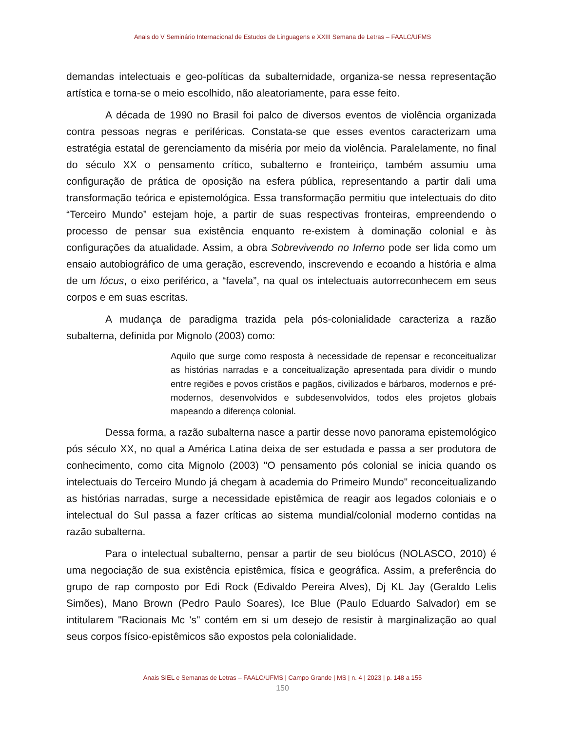Anais do V Seminário Internacional de Estudos de Linguagens e XXIII Semana de Letras – FAALC/UFMS
demandas intelectuais e geo-políticas da subalternidade, organiza-se nessa representação artística e torna-se o meio escolhido, não aleatoriamente, para esse feito.
A década de 1990 no Brasil foi palco de diversos eventos de violência organizada contra pessoas negras e periféricas. Constata-se que esses eventos caracterizam uma estratégia estatal de gerenciamento da miséria por meio da violência. Paralelamente, no final do século XX o pensamento crítico, subalterno e fronteiriço, também assumiu uma configuração de prática de oposição na esfera pública, representando a partir dali uma transformação teórica e epistemológica. Essa transformação permitiu que intelectuais do dito “Terceiro Mundo” estejam hoje, a partir de suas respectivas fronteiras, empreendendo o processo de pensar sua existência enquanto re-existem à dominação colonial e às configurações da atualidade. Assim, a obra Sobrevivendo no Inferno pode ser lida como um ensaio autobiográfico de uma geração, escrevendo, inscrevendo e ecoando a história e alma de um lócus, o eixo periférico, a “favela”, na qual os intelectuais autorreconhecem em seus corpos e em suas escritas.
A mudança de paradigma trazida pela pós-colonialidade caracteriza a razão subalterna, definida por Mignolo (2003) como:
Aquilo que surge como resposta à necessidade de repensar e reconceitualizar as histórias narradas e a conceitualização apresentada para dividir o mundo entre regiões e povos cristãos e pagãos, civilizados e bárbaros, modernos e pré-modernos, desenvolvidos e subdesenvolvidos, todos eles projetos globais mapeando a diferença colonial.
Dessa forma, a razão subalterna nasce a partir desse novo panorama epistemológico pós século XX, no qual a América Latina deixa de ser estudada e passa a ser produtora de conhecimento, como cita Mignolo (2003) "O pensamento pós colonial se inicia quando os intelectuais do Terceiro Mundo já chegam à academia do Primeiro Mundo" reconceitualizando as histórias narradas, surge a necessidade epistêmica de reagir aos legados coloniais e o intelectual do Sul passa a fazer críticas ao sistema mundial/colonial moderno contidas na razão subalterna.
Para o intelectual subalterno, pensar a partir de seu biolócus (NOLASCO, 2010) é uma negociação de sua existência epistêmica, física e geográfica. Assim, a preferência do grupo de rap composto por Edi Rock (Edivaldo Pereira Alves), Dj KL Jay (Geraldo Lelis Simões), Mano Brown (Pedro Paulo Soares), Ice Blue (Paulo Eduardo Salvador) em se intitularem "Racionais Mc 's" contém em si um desejo de resistir à marginalização ao qual seus corpos físico-epistêmicos são expostos pela colonialidade.
Anais SIEL e Semanas de Letras – FAALC/UFMS | Campo Grande | MS | n. 4 | 2023 | p. 148 a 155
150